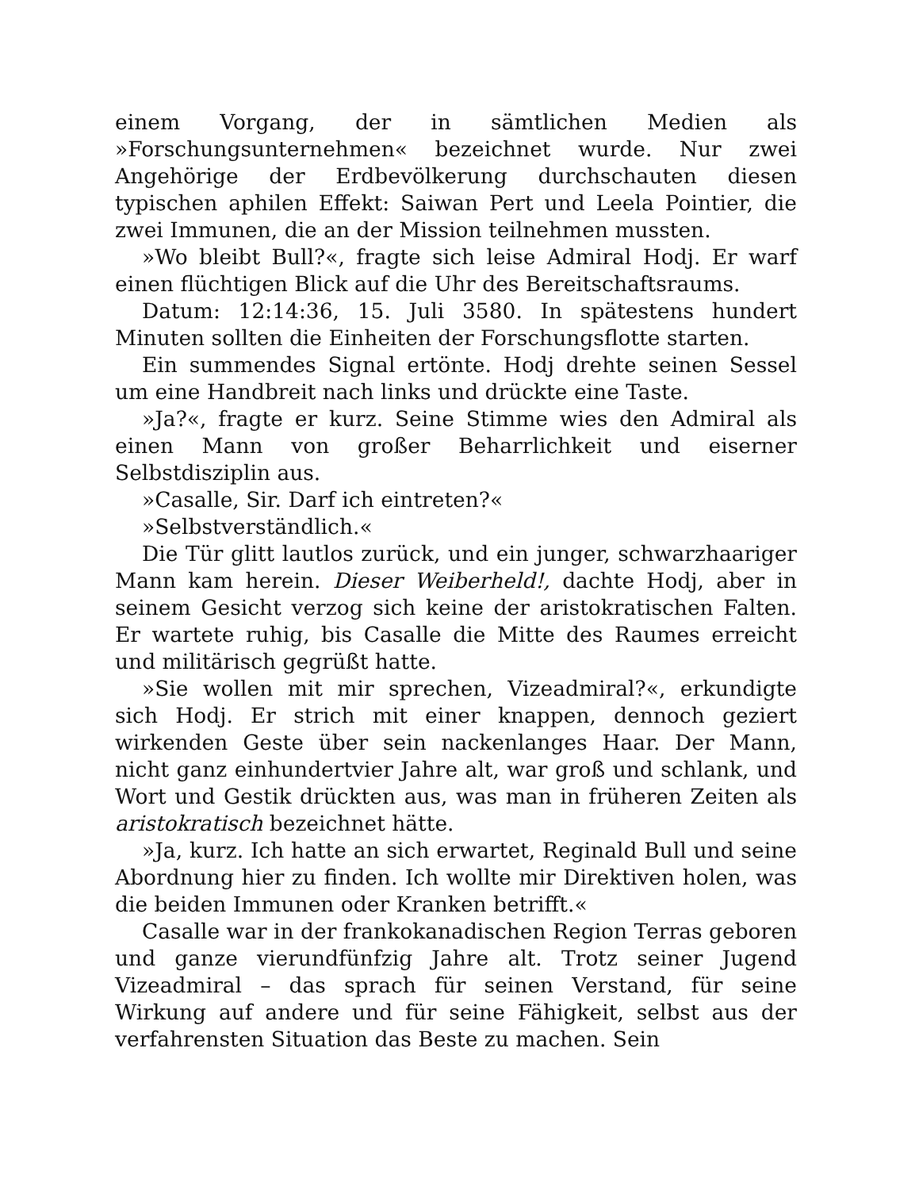einem Vorgang, der in sämtlichen Medien als »Forschungsunternehmen« bezeichnet wurde. Nur zwei Angehörige der Erdbevölkerung durchschauten diesen typischen aphilen Effekt: Saiwan Pert und Leela Pointier, die zwei Immunen, die an der Mission teilnehmen mussten.
»Wo bleibt Bull?«, fragte sich leise Admiral Hodj. Er warf einen flüchtigen Blick auf die Uhr des Bereitschaftsraums.
Datum: 12:14:36, 15. Juli 3580. In spätestens hundert Minuten sollten die Einheiten der Forschungsflotte starten.
Ein summendes Signal ertönte. Hodj drehte seinen Sessel um eine Handbreit nach links und drückte eine Taste.
»Ja?«, fragte er kurz. Seine Stimme wies den Admiral als einen Mann von großer Beharrlichkeit und eiserner Selbstdisziplin aus.
»Casalle, Sir. Darf ich eintreten?«
»Selbstverständlich.«
Die Tür glitt lautlos zurück, und ein junger, schwarzhaariger Mann kam herein. Dieser Weiberheld!, dachte Hodj, aber in seinem Gesicht verzog sich keine der aristokratischen Falten. Er wartete ruhig, bis Casalle die Mitte des Raumes erreicht und militärisch gegrüßt hatte.
»Sie wollen mit mir sprechen, Vizeadmiral?«, erkundigte sich Hodj. Er strich mit einer knappen, dennoch geziert wirkenden Geste über sein nackenlanges Haar. Der Mann, nicht ganz einhundertvier Jahre alt, war groß und schlank, und Wort und Gestik drückten aus, was man in früheren Zeiten als aristokratisch bezeichnet hätte.
»Ja, kurz. Ich hatte an sich erwartet, Reginald Bull und seine Abordnung hier zu finden. Ich wollte mir Direktiven holen, was die beiden Immunen oder Kranken betrifft.«
Casalle war in der frankokanadischen Region Terras geboren und ganze vierundfünfzig Jahre alt. Trotz seiner Jugend Vizeadmiral – das sprach für seinen Verstand, für seine Wirkung auf andere und für seine Fähigkeit, selbst aus der verfahrensten Situation das Beste zu machen. Sein